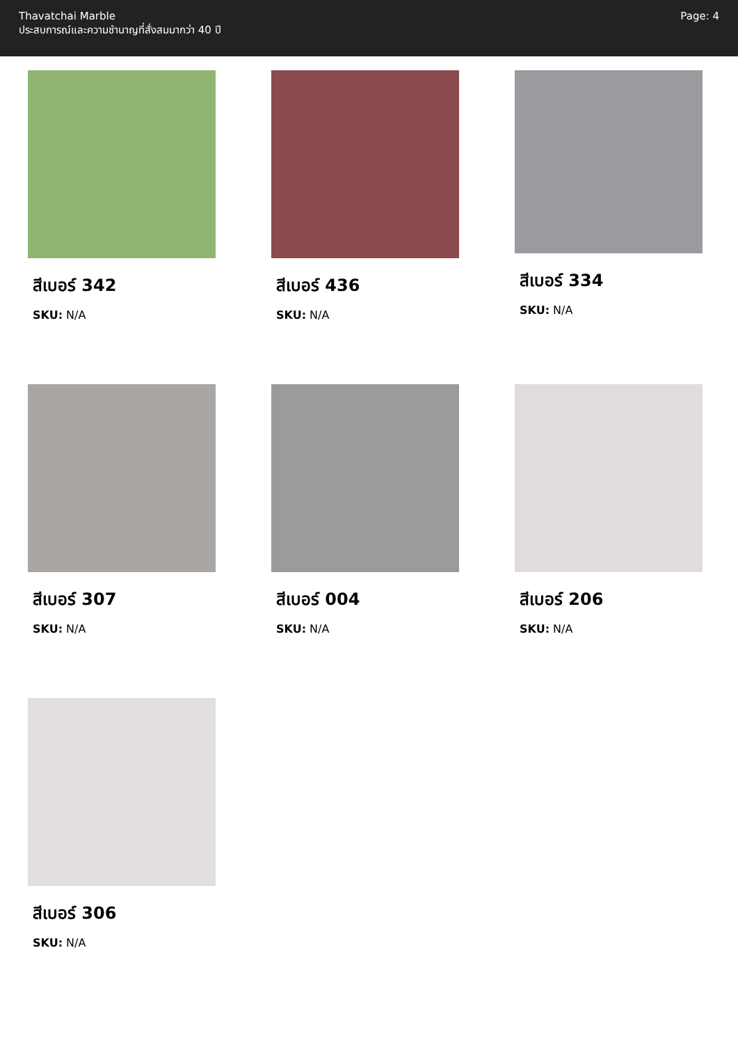Thavatchai Marble
ประสบการณ์และความชำนาญที่สั่งสมมากว่า 40 ปี
Page: 4
สีเบอร์ 342
SKU: N/A
สีเบอร์ 436
SKU: N/A
สีเบอร์ 334
SKU: N/A
สีเบอร์ 307
SKU: N/A
สีเบอร์ 004
SKU: N/A
สีเบอร์ 206
SKU: N/A
สีเบอร์ 306
SKU: N/A